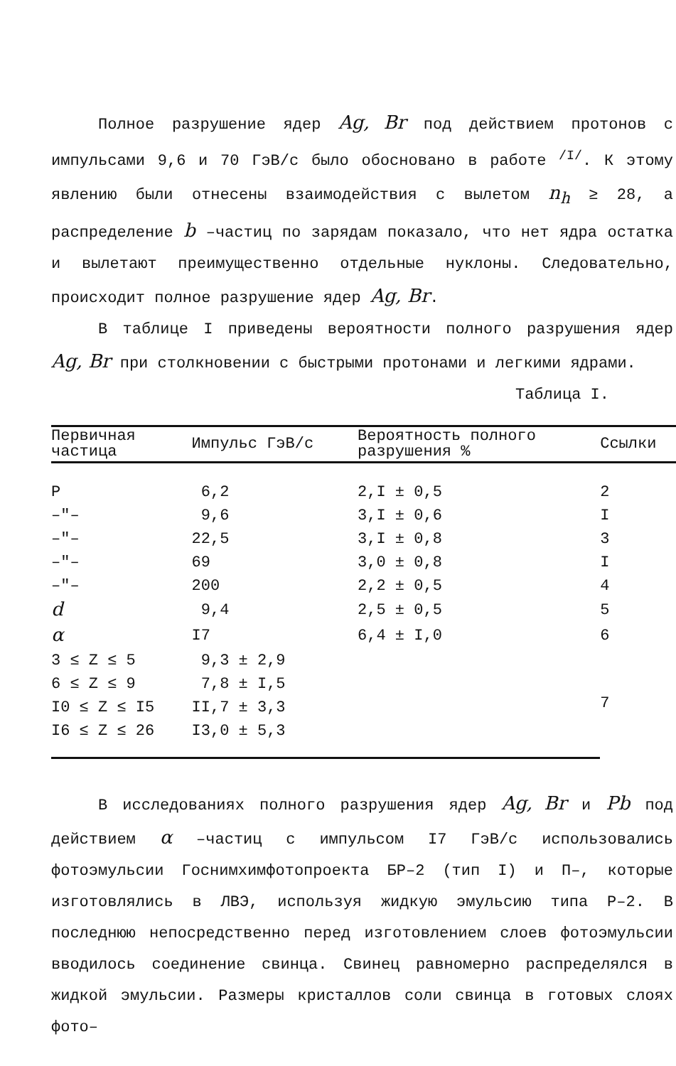Полное разрушение ядер Ag, Br под действием протонов с импульсами 9,6 и 70 ГэВ/с было обосновано в работе <sup>/I/</sup>. К этому явлению были отнесены взаимодействия с вылетом n<sub>h</sub> ≥ 28, а распределение b –частиц по зарядам показало, что нет ядра остатка и вылетают преимущественно отдельные нуклоны. Следовательно, происходит полное разрушение ядер Ag, Br.
В таблице I приведены вероятности полного разрушения ядер Ag, Br при столкновении с быстрыми протонами и легкими ядрами.
Таблица I.
| Первичная частица | Импульс ГэВ/с | Вероятность полного разрушения % | Ссылки |
| --- | --- | --- | --- |
| P | 6,2 | 2,I ± 0,5 | 2 |
| –"– | 9,6 | 3,I ± 0,6 | I |
| –"– | 22,5 | 3,I ± 0,8 | 3 |
| –"– | 69 | 3,0 ± 0,8 | I |
| –"– | 200 | 2,2 ± 0,5 | 4 |
| d | 9,4 | 2,5 ± 0,5 | 5 |
| α | I7 | 6,4 ± I,0 | 6 |
| 3 ≤ Z ≤ 5 | 9,3 ± 2,9 | | 7 |
| 6 ≤ Z ≤ 9 | 7,8 ± I,5 | | |
| I0 ≤ Z ≤ I5 | II,7 ± 3,3 | | |
| I6 ≤ Z ≤ 26 | I3,0 ± 5,3 | | |
В исследованиях полного разрушения ядер Ag, Br и Pb под действием α –частиц с импульсом I7 ГэВ/с использовались фотоэмульсии Госнимхимфотопроекта БР–2 (тип I) и П–, которые изготовлялись в ЛВЭ, используя жидкую эмульсию типа Р–2. В последнюю непосредственно перед изготовлением слоев фотоэмульсии вводилось соединение свинца. Свинец равномерно распределялся в жидкой эмульсии. Размеры кристаллов соли свинца в готовых слоях фото–